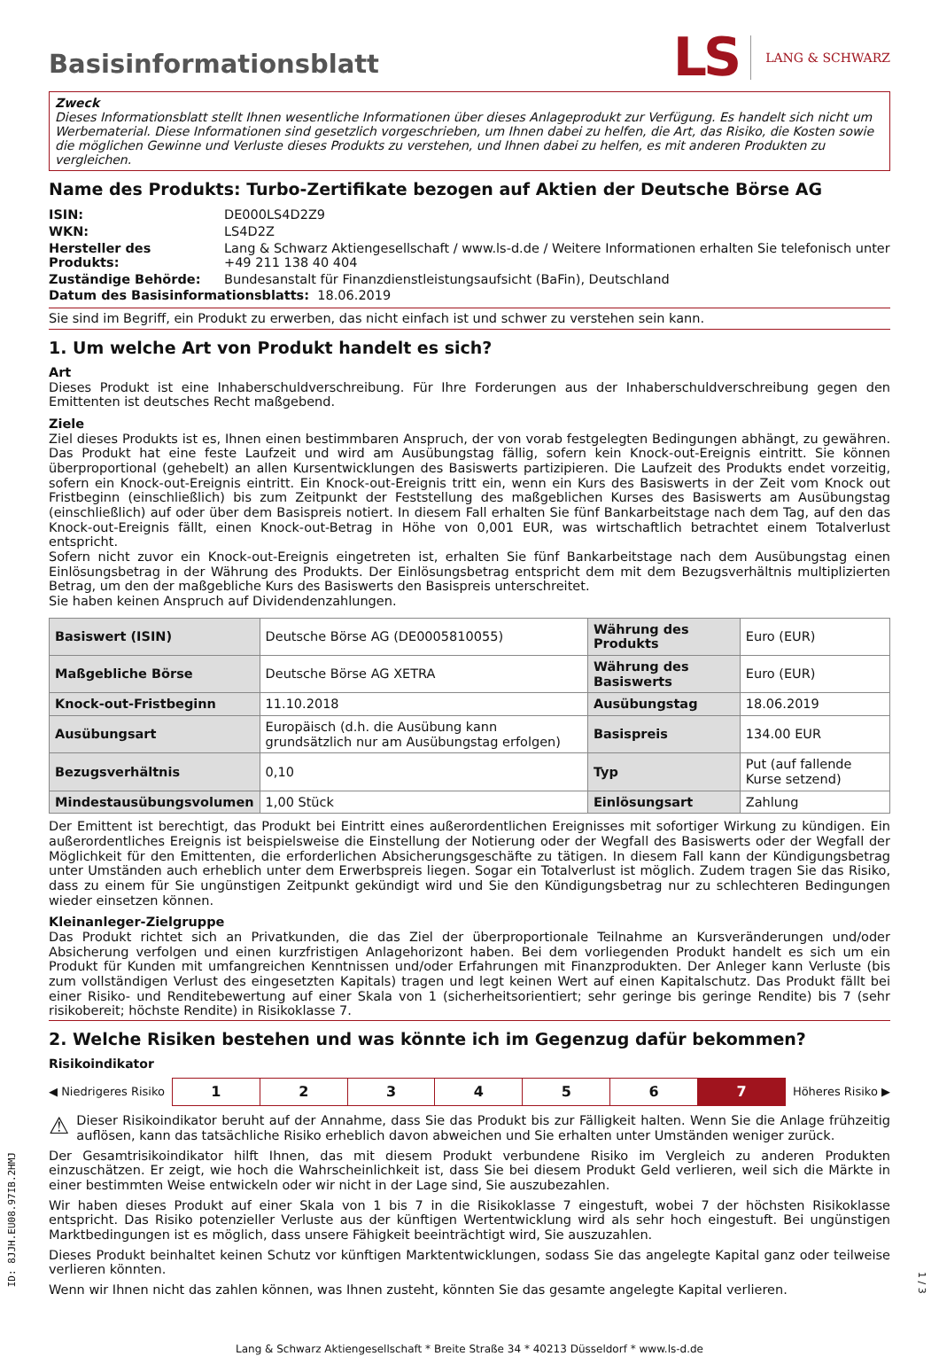Basisinformationsblatt
LS LANG & SCHWARZ
Zweck
Dieses Informationsblatt stellt Ihnen wesentliche Informationen über dieses Anlageprodukt zur Verfügung. Es handelt sich nicht um Werbematerial. Diese Informationen sind gesetzlich vorgeschrieben, um Ihnen dabei zu helfen, die Art, das Risiko, die Kosten sowie die möglichen Gewinne und Verluste dieses Produkts zu verstehen, und Ihnen dabei zu helfen, es mit anderen Produkten zu vergleichen.
Name des Produkts: Turbo-Zertifikate bezogen auf Aktien der Deutsche Börse AG
| ISIN: | DE000LS4D2Z9 |
| WKN: | LS4D2Z |
| Hersteller des Produkts: | Lang & Schwarz Aktiengesellschaft / www.ls-d.de / Weitere Informationen erhalten Sie telefonisch unter +49 211 138 40 404 |
| Zuständige Behörde: | Bundesanstalt für Finanzdienstleistungsaufsicht (BaFin), Deutschland |
Datum des Basisinformationsblatts: 18.06.2019
Sie sind im Begriff, ein Produkt zu erwerben, das nicht einfach ist und schwer zu verstehen sein kann.
1. Um welche Art von Produkt handelt es sich?
Art
Dieses Produkt ist eine Inhaberschuldverschreibung. Für Ihre Forderungen aus der Inhaberschuldverschreibung gegen den Emittenten ist deutsches Recht maßgebend.
Ziele
Ziel dieses Produkts ist es, Ihnen einen bestimmbaren Anspruch, der von vorab festgelegten Bedingungen abhängt, zu gewähren. Das Produkt hat eine feste Laufzeit und wird am Ausübungstag fällig, sofern kein Knock-out-Ereignis eintritt. Sie können überproportional (gehebelt) an allen Kursentwicklungen des Basiswerts partizipieren. Die Laufzeit des Produkts endet vorzeitig, sofern ein Knock-out-Ereignis eintritt. Ein Knock-out-Ereignis tritt ein, wenn ein Kurs des Basiswerts in der Zeit vom Knock out Fristbeginn (einschließlich) bis zum Zeitpunkt der Feststellung des maßgeblichen Kurses des Basiswerts am Ausübungstag (einschließlich) auf oder über dem Basispreis notiert. In diesem Fall erhalten Sie fünf Bankarbeitstage nach dem Tag, auf den das Knock-out-Ereignis fällt, einen Knock-out-Betrag in Höhe von 0,001 EUR, was wirtschaftlich betrachtet einem Totalverlust entspricht.
Sofern nicht zuvor ein Knock-out-Ereignis eingetreten ist, erhalten Sie fünf Bankarbeitstage nach dem Ausübungstag einen Einlösungsbetrag in der Währung des Produkts. Der Einlösungsbetrag entspricht dem mit dem Bezugsverhältnis multiplizierten Betrag, um den der maßgebliche Kurs des Basiswerts den Basispreis unterschreitet.
Sie haben keinen Anspruch auf Dividendenzahlungen.
| Basiswert (ISIN) | Deutsche Börse AG (DE0005810055) | Währung des Produkts | Euro (EUR) |
| Maßgebliche Börse | Deutsche Börse AG XETRA | Währung des Basiswerts | Euro (EUR) |
| Knock-out-Fristbeginn | 11.10.2018 | Ausübungstag | 18.06.2019 |
| Ausübungsart | Europäisch (d.h. die Ausübung kann grundsätzlich nur am Ausübungstag erfolgen) | Basispreis | 134.00 EUR |
| Bezugsverhältnis | 0,10 | Typ | Put (auf fallende Kurse setzend) |
| Mindestausübungsvolumen | 1,00 Stück | Einlösungsart | Zahlung |
Der Emittent ist berechtigt, das Produkt bei Eintritt eines außerordentlichen Ereignisses mit sofortiger Wirkung zu kündigen. Ein außerordentliches Ereignis ist beispielsweise die Einstellung der Notierung oder der Wegfall des Basiswerts oder der Wegfall der Möglichkeit für den Emittenten, die erforderlichen Absicherungsgeschäfte zu tätigen. In diesem Fall kann der Kündigungsbetrag unter Umständen auch erheblich unter dem Erwerbspreis liegen. Sogar ein Totalverlust ist möglich. Zudem tragen Sie das Risiko, dass zu einem für Sie ungünstigen Zeitpunkt gekündigt wird und Sie den Kündigungsbetrag nur zu schlechteren Bedingungen wieder einsetzen können.
Kleinanleger-Zielgruppe
Das Produkt richtet sich an Privatkunden, die das Ziel der überproportionale Teilnahme an Kursveränderungen und/oder Absicherung verfolgen und einen kurzfristigen Anlagehorizont haben. Bei dem vorliegenden Produkt handelt es sich um ein Produkt für Kunden mit umfangreichen Kenntnissen und/oder Erfahrungen mit Finanzprodukten. Der Anleger kann Verluste (bis zum vollständigen Verlust des eingesetzten Kapitals) tragen und legt keinen Wert auf einen Kapitalschutz. Das Produkt fällt bei einer Risiko- und Renditebewertung auf einer Skala von 1 (sicherheitsorientiert; sehr geringe bis geringe Rendite) bis 7 (sehr risikobereit; höchste Rendite) in Risikoklasse 7.
2. Welche Risiken bestehen und was könnte ich im Gegenzug dafür bekommen?
Risikoindikator
◀ Niedrigeres Risiko
| 1 | 2 | 3 | 4 | 5 | 6 | 7 |
Höheres Risiko ▶
⚠ Dieser Risikoindikator beruht auf der Annahme, dass Sie das Produkt bis zur Fälligkeit halten. Wenn Sie die Anlage frühzeitig auflösen, kann das tatsächliche Risiko erheblich davon abweichen und Sie erhalten unter Umständen weniger zurück.
Der Gesamtrisikoindikator hilft Ihnen, das mit diesem Produkt verbundene Risiko im Vergleich zu anderen Produkten einzuschätzen. Er zeigt, wie hoch die Wahrscheinlichkeit ist, dass Sie bei diesem Produkt Geld verlieren, weil sich die Märkte in einer bestimmten Weise entwickeln oder wir nicht in der Lage sind, Sie auszubezahlen.
Wir haben dieses Produkt auf einer Skala von 1 bis 7 in die Risikoklasse 7 eingestuft, wobei 7 der höchsten Risikoklasse entspricht. Das Risiko potenzieller Verluste aus der künftigen Wertentwicklung wird als sehr hoch eingestuft. Bei ungünstigen Marktbedingungen ist es möglich, dass unsere Fähigkeit beeinträchtigt wird, Sie auszuzahlen.
Dieses Produkt beinhaltet keinen Schutz vor künftigen Marktentwicklungen, sodass Sie das angelegte Kapital ganz oder teilweise verlieren könnten.
Wenn wir Ihnen nicht das zahlen können, was Ihnen zusteht, könnten Sie das gesamte angelegte Kapital verlieren.
Lang & Schwarz Aktiengesellschaft * Breite Straße 34 * 40213 Düsseldorf * www.ls-d.de
ID: 8JJH.EU08.97IB.2HMJ
1 / 3